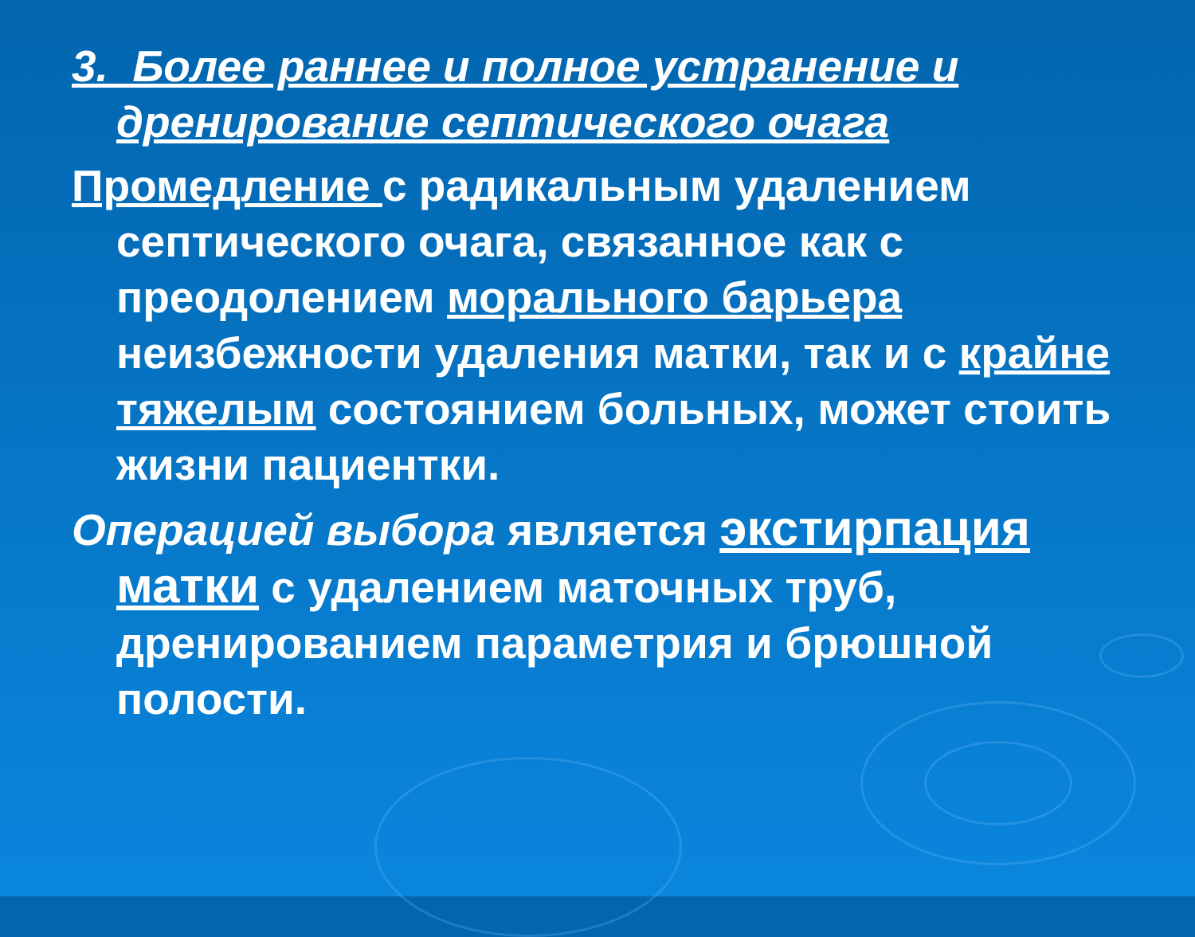3. Более раннее и полное устранение и дренирование септического очага
Промедление с радикальным удалением септического очага, связанное как с преодолением морального барьера неизбежности удаления матки, так и с крайне тяжелым состоянием больных, может стоить жизни пациентки.
Операцией выбора является экстирпация матки с удалением маточных труб, дренированием параметрия и брюшной полости.